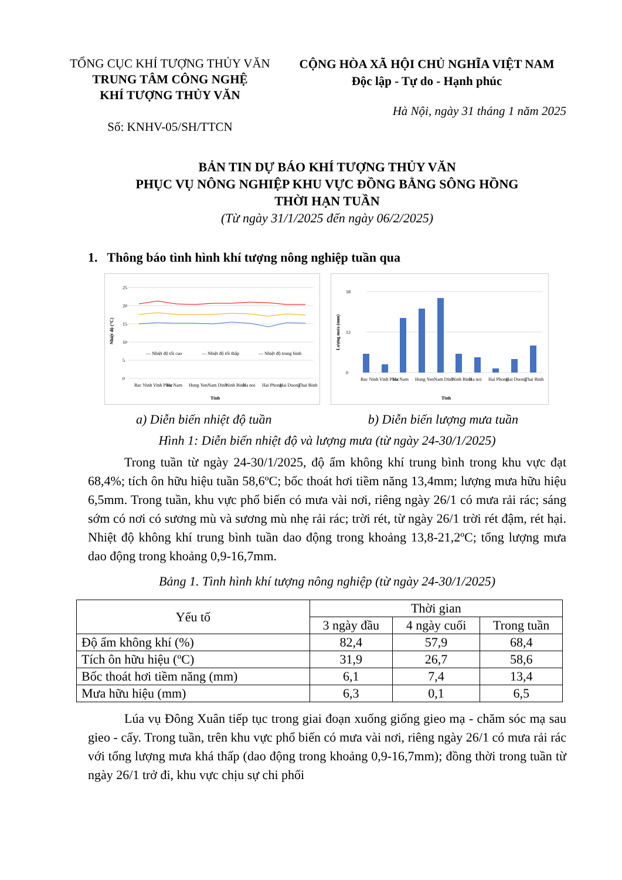TỔNG CỤC KHÍ TƯỢNG THỦY VĂN
TRUNG TÂM CÔNG NGHỆ
KHÍ TƯỢNG THỦY VĂN
Số: KNHV-05/SH/TTCN
CỘNG HÒA XÃ HỘI CHỦ NGHĨA VIỆT NAM
Độc lập - Tự do - Hạnh phúc
Hà Nội, ngày 31 tháng 1 năm 2025
BẢN TIN DỰ BÁO KHÍ TƯỢNG THỦY VĂN
PHỤC VỤ NÔNG NGHIỆP KHU VỰC ĐỒNG BẰNG SÔNG HỒNG
THỜI HẠN TUẦN
(Từ ngày 31/1/2025 đến ngày 06/2/2025)
1. Thông báo tình hình khí tượng nông nghiệp tuần qua
25
20
15
10
5
0
— Nhiệt độ tối cao
— Nhiệt độ tối thấp
— Nhiệt độ trung bình
Bac Ninh
Vinh Phuc
Ha Nam
Hung Yen
Nam Dinh
Ninh Binh
Ha noi
Hai Phong
Hai Duong
Thai Binh
Tinh
Nhiệt độ (°C)
18
12
0
Bac Ninh
Vinh Phuc
Ha Nam
Hung Yen
Nam Dinh
Ninh Binh
Ha noi
Hai Phong
Hai Duong
Thai Binh
Tinh
Lượng mưa (mm)
a) Diễn biến nhiệt độ tuần b) Diễn biến lượng mưa tuần
Hình 1: Diễn biến nhiệt độ và lượng mưa (từ ngày 24-30/1/2025)
Trong tuần từ ngày 24-30/1/2025, độ ẩm không khí trung bình trong khu vực đạt 68,4%; tích ôn hữu hiệu tuần 58,6ºC; bốc thoát hơi tiềm năng 13,4mm; lượng mưa hữu hiệu 6,5mm. Trong tuần, khu vực phổ biến có mưa vài nơi, riêng ngày 26/1 có mưa rải rác; sáng sớm có nơi có sương mù và sương mù nhẹ rải rác; trời rét, từ ngày 26/1 trời rét đậm, rét hại. Nhiệt độ không khí trung bình tuần dao động trong khoảng 13,8-21,2ºC; tổng lượng mưa dao động trong khoảng 0,9-16,7mm.
Bảng 1. Tình hình khí tượng nông nghiệp (từ ngày 24-30/1/2025)
| Yếu tố | Thời gian | | |
| --- | --- | --- | --- |
| | 3 ngày đầu | 4 ngày cuối | Trong tuần |
| Độ ẩm không khí (%) | 82,4 | 57,9 | 68,4 |
| Tích ôn hữu hiệu (ºC) | 31,9 | 26,7 | 58,6 |
| Bốc thoát hơi tiềm năng (mm) | 6,1 | 7,4 | 13,4 |
| Mưa hữu hiệu (mm) | 6,3 | 0,1 | 6,5 |
Lúa vụ Đông Xuân tiếp tục trong giai đoạn xuống giống gieo mạ - chăm sóc mạ sau gieo - cấy. Trong tuần, trên khu vực phổ biến có mưa vài nơi, riêng ngày 26/1 có mưa rải rác với tổng lượng mưa khá thấp (dao động trong khoảng 0,9-16,7mm); đồng thời trong tuần từ ngày 26/1 trở đi, khu vực chịu sự chi phối